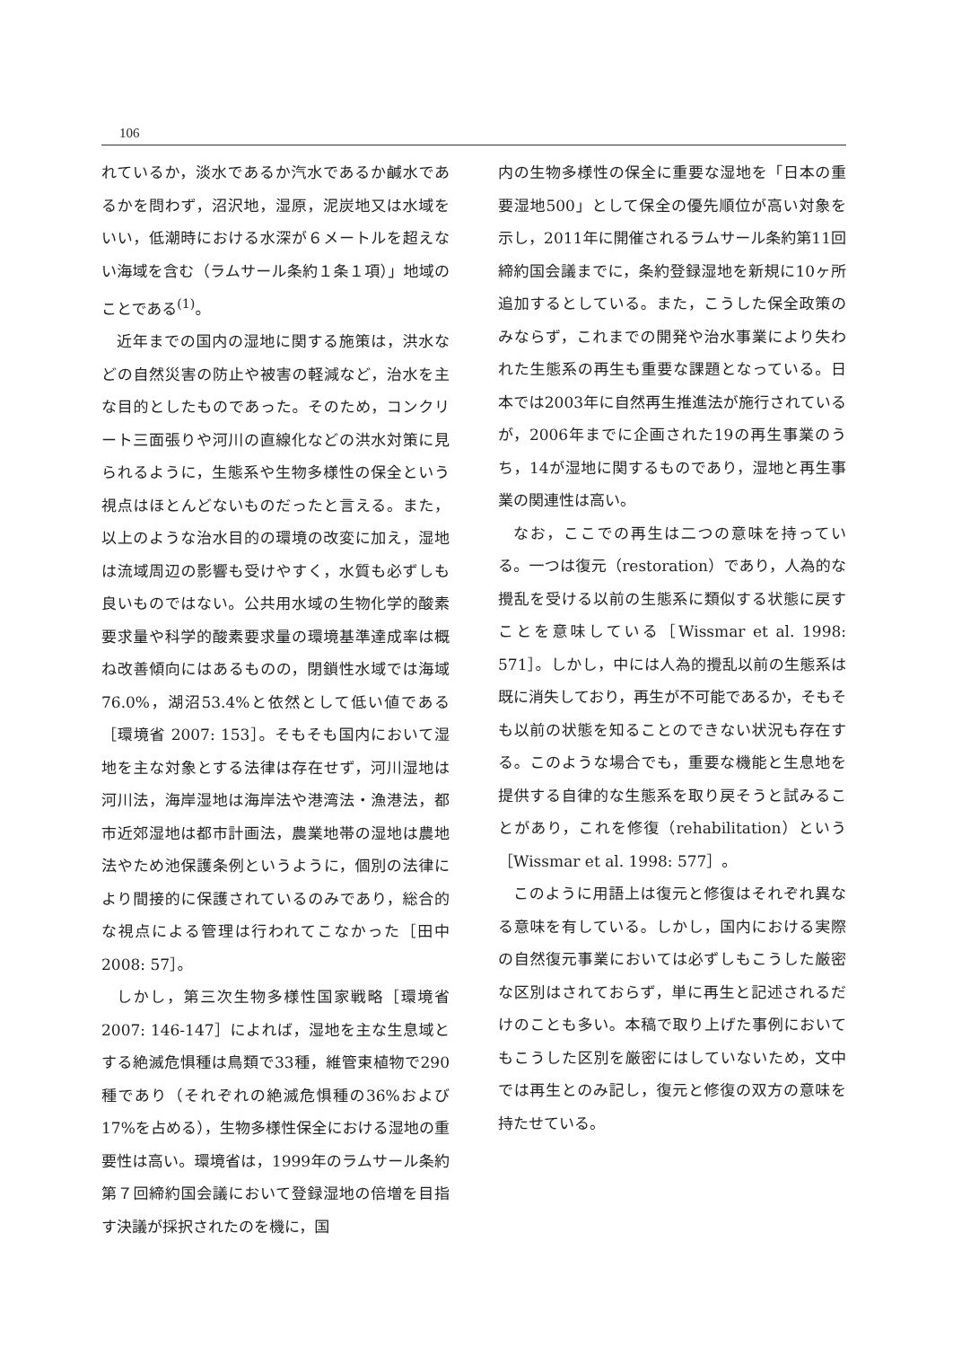106
れているか，淡水であるか汽水であるか鹹水であるかを問わず，沼沢地，湿原，泥炭地又は水域をいい，低潮時における水深が６メートルを超えない海域を含む（ラムサール条約１条１項）」地域のことである<sup>(1)</sup>。
近年までの国内の湿地に関する施策は，洪水などの自然災害の防止や被害の軽減など，治水を主な目的としたものであった。そのため，コンクリート三面張りや河川の直線化などの洪水対策に見られるように，生態系や生物多様性の保全という視点はほとんどないものだったと言える。また，以上のような治水目的の環境の改変に加え，湿地は流域周辺の影響も受けやすく，水質も必ずしも良いものではない。公共用水域の生物化学的酸素要求量や科学的酸素要求量の環境基準達成率は概ね改善傾向にはあるものの，閉鎖性水域では海域76.0%，湖沼53.4%と依然として低い値である［環境省 2007: 153］。そもそも国内において湿地を主な対象とする法律は存在せず，河川湿地は河川法，海岸湿地は海岸法や港湾法・漁港法，都市近郊湿地は都市計画法，農業地帯の湿地は農地法やため池保護条例というように，個別の法律により間接的に保護されているのみであり，総合的な視点による管理は行われてこなかった［田中 2008: 57］。
しかし，第三次生物多様性国家戦略［環境省 2007: 146-147］によれば，湿地を主な生息域とする絶滅危惧種は鳥類で33種，維管束植物で290種であり（それぞれの絶滅危惧種の36%および17%を占める），生物多様性保全における湿地の重要性は高い。環境省は，1999年のラムサール条約第７回締約国会議において登録湿地の倍増を目指す決議が採択されたのを機に，国
内の生物多様性の保全に重要な湿地を「日本の重要湿地500」として保全の優先順位が高い対象を示し，2011年に開催されるラムサール条約第11回締約国会議までに，条約登録湿地を新規に10ヶ所追加するとしている。また，こうした保全政策のみならず，これまでの開発や治水事業により失われた生態系の再生も重要な課題となっている。日本では2003年に自然再生推進法が施行されているが，2006年までに企画された19の再生事業のうち，14が湿地に関するものであり，湿地と再生事業の関連性は高い。
なお，ここでの再生は二つの意味を持っている。一つは復元（restoration）であり，人為的な攪乱を受ける以前の生態系に類似する状態に戻すことを意味している［Wissmar et al. 1998: 571］。しかし，中には人為的攪乱以前の生態系は既に消失しており，再生が不可能であるか，そもそも以前の状態を知ることのできない状況も存在する。このような場合でも，重要な機能と生息地を提供する自律的な生態系を取り戻そうと試みることがあり，これを修復（rehabilitation）という［Wissmar et al. 1998: 577］。
このように用語上は復元と修復はそれぞれ異なる意味を有している。しかし，国内における実際の自然復元事業においては必ずしもこうした厳密な区別はされておらず，単に再生と記述されるだけのことも多い。本稿で取り上げた事例においてもこうした区別を厳密にはしていないため，文中では再生とのみ記し，復元と修復の双方の意味を持たせている。